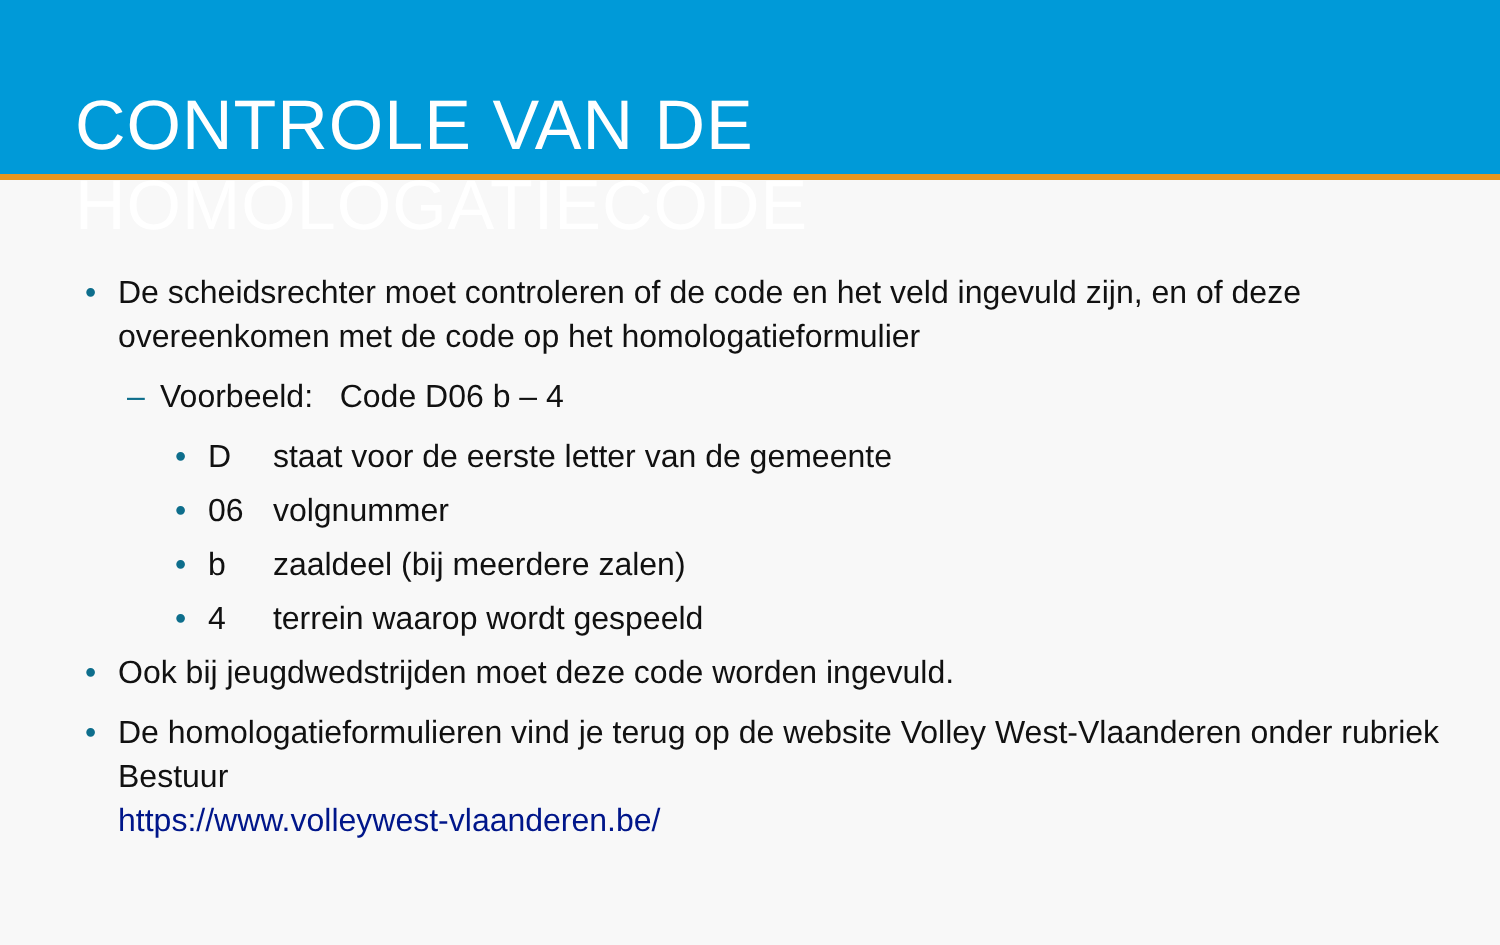CONTROLE VAN DE HOMOLOGATIECODE
• De scheidsrechter moet controleren of de code en het veld ingevuld zijn, en of deze overeenkomen met de code op het homologatieformulier
– Voorbeeld: Code D06 b – 4
• D staat voor de eerste letter van de gemeente
• 06 volgnummer
• b zaaldeel (bij meerdere zalen)
• 4 terrein waarop wordt gespeeld
• Ook bij jeugdwedstrijden moet deze code worden ingevuld.
• De homologatieformulieren vind je terug op de website Volley West-Vlaanderen onder rubriek Bestuur
https://www.volleywest-vlaanderen.be/